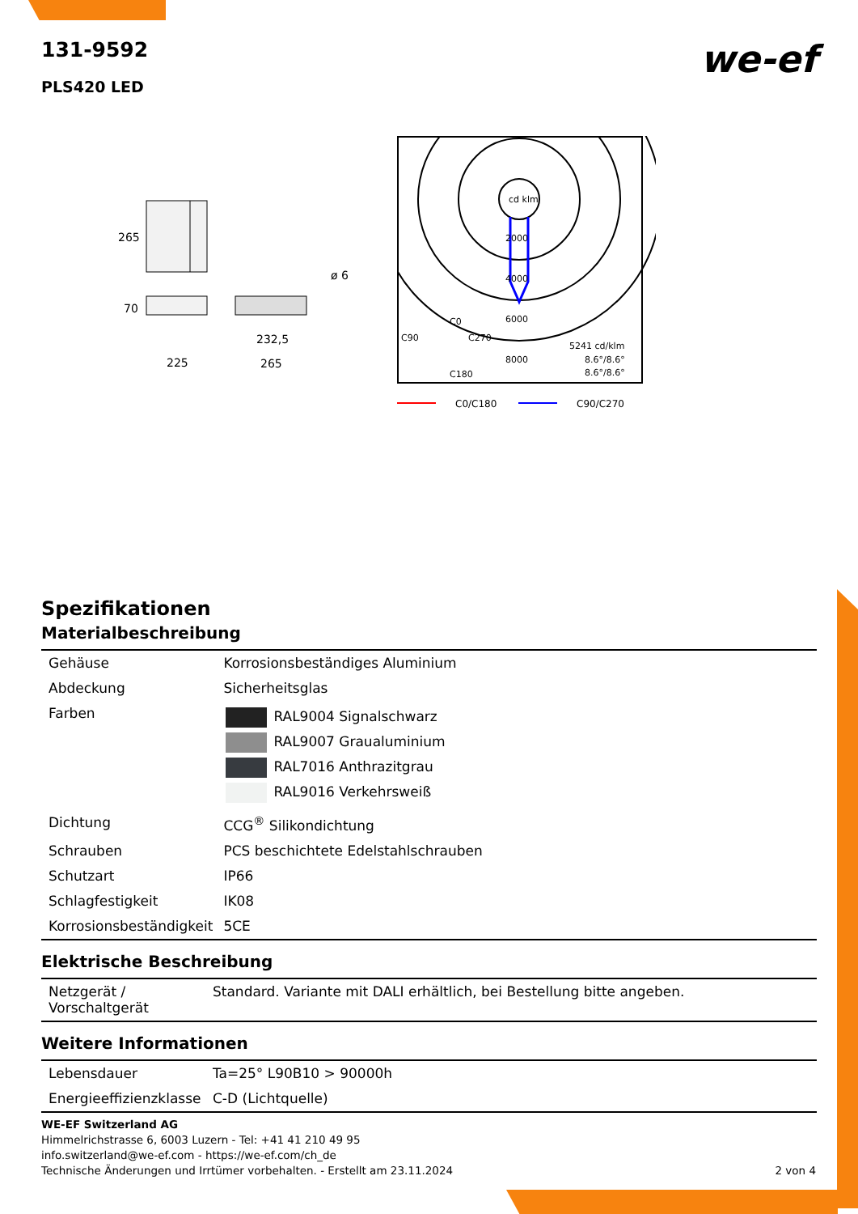131-9592
PLS420 LED
we-ef
265
70
ø 6
232,5
225
265
cd klm
2000
4000
6000
8000
C0
C90
C270
C180
5241 cd/klm
8.6°/8.6°
8.6°/8.6°
C0/C180
C90/C270
Spezifikationen
Materialbeschreibung
| Gehäuse | Korrosionsbeständiges Aluminium |
| Abdeckung | Sicherheitsglas |
| Farben | RAL9004 Signalschwarz RAL9007 Graualuminium RAL7016 Anthrazitgrau RAL9016 Verkehrsweiß |
| Dichtung | CCG<sup>®</sup> Silikondichtung |
| Schrauben | PCS beschichtete Edelstahlschrauben |
| Schutzart | IP66 |
| Schlagfestigkeit | IK08 |
| Korrosionsbeständigkeit | 5CE |
Elektrische Beschreibung
| Netzgerät / Vorschaltgerät | Standard. Variante mit DALI erhältlich, bei Bestellung bitte angeben. |
Weitere Informationen
| Lebensdauer | Ta=25° L90B10 > 90000h |
| Energieeffizienzklasse | C-D (Lichtquelle) |
WE-EF Switzerland AG
Himmelrichstrasse 6, 6003 Luzern - Tel: +41 41 210 49 95
info.switzerland@we-ef.com - https://we-ef.com/ch_de
Technische Änderungen und Irrtümer vorbehalten. - Erstellt am 23.11.2024
2 von 4